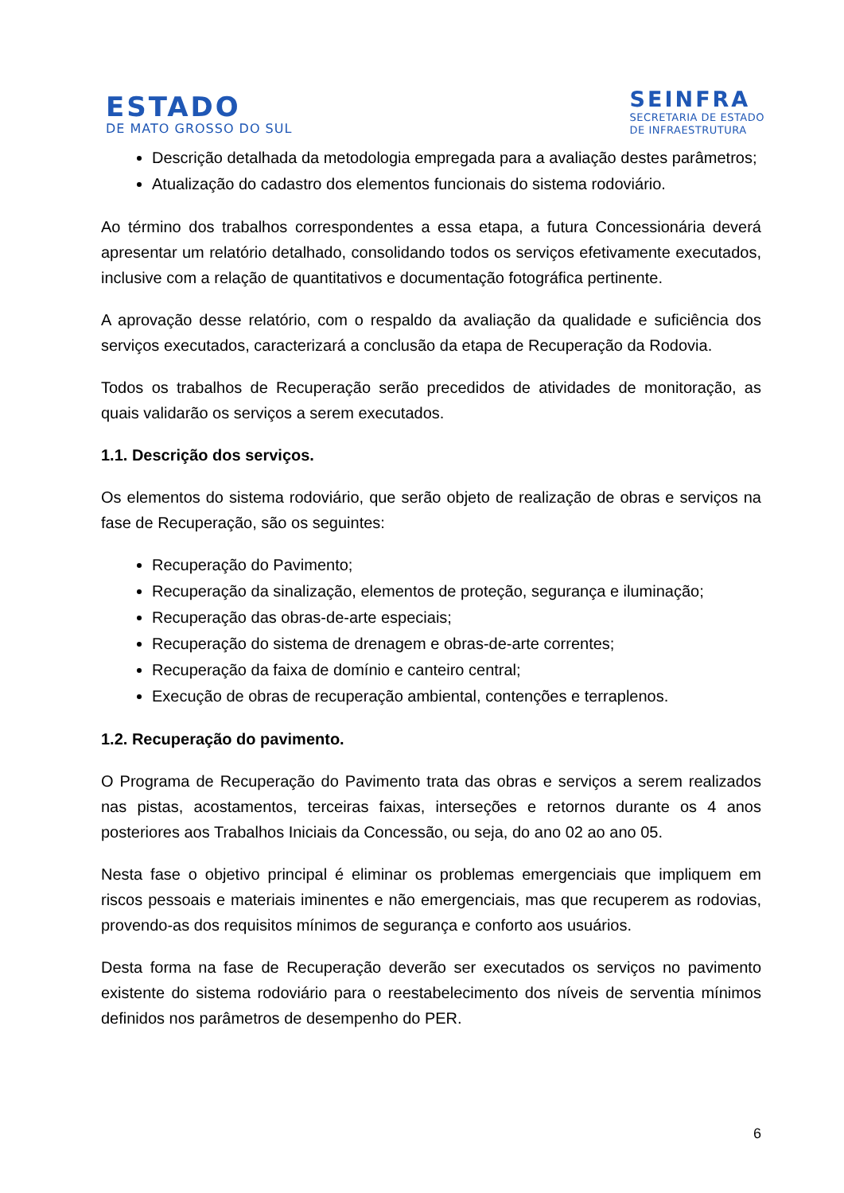ESTADO
DE MATO GROSSO DO SUL
SEINFRA
SECRETARIA DE ESTADO
DE INFRAESTRUTURA
Descrição detalhada da metodologia empregada para a avaliação destes parâmetros;
Atualização do cadastro dos elementos funcionais do sistema rodoviário.
Ao término dos trabalhos correspondentes a essa etapa, a futura Concessionária deverá apresentar um relatório detalhado, consolidando todos os serviços efetivamente executados, inclusive com a relação de quantitativos e documentação fotográfica pertinente.
A aprovação desse relatório, com o respaldo da avaliação da qualidade e suficiência dos serviços executados, caracterizará a conclusão da etapa de Recuperação da Rodovia.
Todos os trabalhos de Recuperação serão precedidos de atividades de monitoração, as quais validarão os serviços a serem executados.
1.1. Descrição dos serviços.
Os elementos do sistema rodoviário, que serão objeto de realização de obras e serviços na fase de Recuperação, são os seguintes:
Recuperação do Pavimento;
Recuperação da sinalização, elementos de proteção, segurança e iluminação;
Recuperação das obras-de-arte especiais;
Recuperação do sistema de drenagem e obras-de-arte correntes;
Recuperação da faixa de domínio e canteiro central;
Execução de obras de recuperação ambiental, contenções e terraplenos.
1.2. Recuperação do pavimento.
O Programa de Recuperação do Pavimento trata das obras e serviços a serem realizados nas pistas, acostamentos, terceiras faixas, interseções e retornos durante os 4 anos posteriores aos Trabalhos Iniciais da Concessão, ou seja, do ano 02 ao ano 05.
Nesta fase o objetivo principal é eliminar os problemas emergenciais que impliquem em riscos pessoais e materiais iminentes e não emergenciais, mas que recuperem as rodovias, provendo-as dos requisitos mínimos de segurança e conforto aos usuários.
Desta forma na fase de Recuperação deverão ser executados os serviços no pavimento existente do sistema rodoviário para o reestabelecimento dos níveis de serventia mínimos definidos nos parâmetros de desempenho do PER.
6